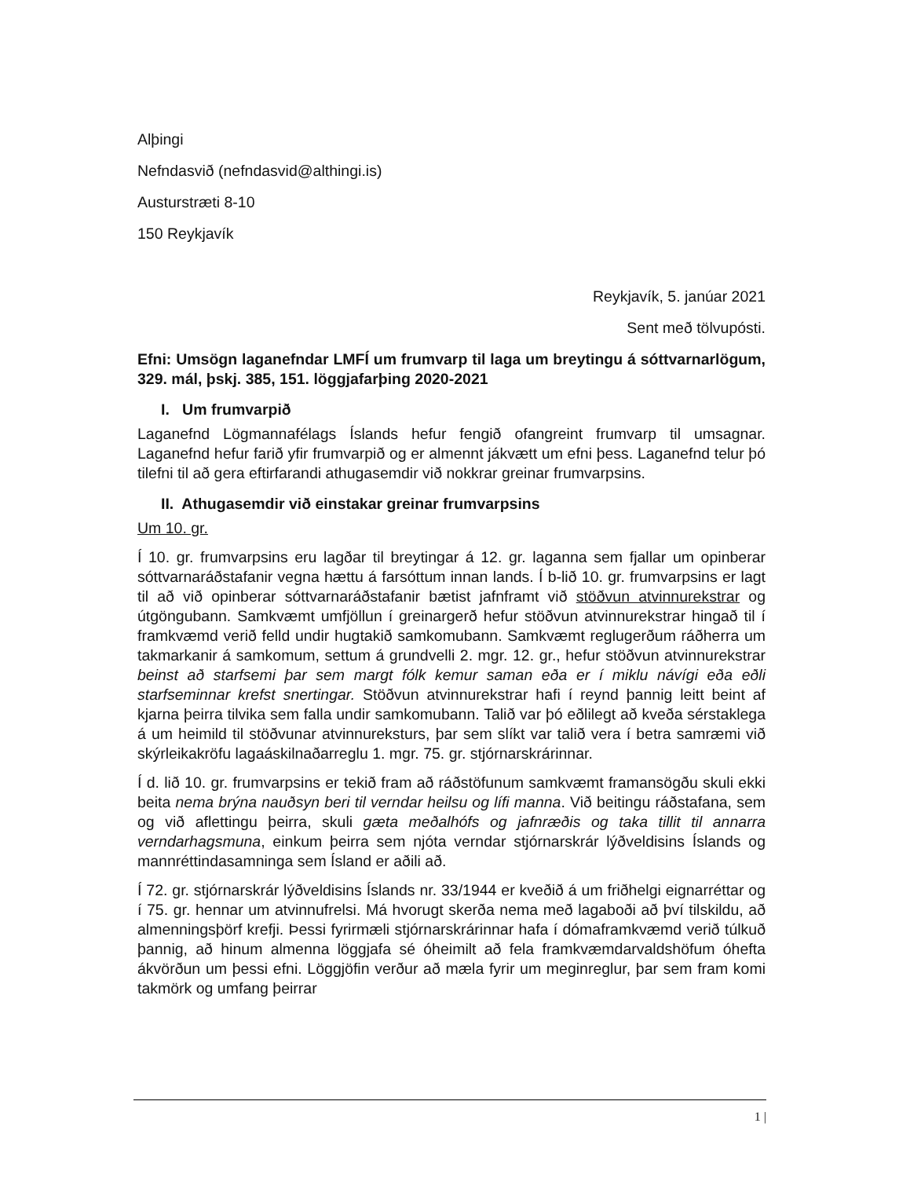Alþingi
Nefndasvið (nefndasvid@althingi.is)
Austurstræti 8-10
150 Reykjavík
Reykjavík, 5. janúar 2021
Sent með tölvupósti.
Efni: Umsögn laganefndar LMFÍ um frumvarp til laga um breytingu á sóttvarnarlögum, 329. mál, þskj. 385, 151. löggjafarþing 2020-2021
I. Um frumvarpið
Laganefnd Lögmannafélags Íslands hefur fengið ofangreint frumvarp til umsagnar. Laganefnd hefur farið yfir frumvarpið og er almennt jákvætt um efni þess. Laganefnd telur þó tilefni til að gera eftirfarandi athugasemdir við nokkrar greinar frumvarpsins.
II. Athugasemdir við einstakar greinar frumvarpsins
Um 10. gr.
Í 10. gr. frumvarpsins eru lagðar til breytingar á 12. gr. laganna sem fjallar um opinberar sóttvarnaráðstafanir vegna hættu á farsóttum innan lands. Í b-lið 10. gr. frumvarpsins er lagt til að við opinberar sóttvarnaráðstafanir bætist jafnframt við stöðvun atvinnurekstrar og útgöngubann. Samkvæmt umfjöllun í greinargerð hefur stöðvun atvinnurekstrar hingað til í framkvæmd verið felld undir hugtakið samkomubann. Samkvæmt reglugerðum ráðherra um takmarkanir á samkomum, settum á grundvelli 2. mgr. 12. gr., hefur stöðvun atvinnurekstrar beinst að starfsemi þar sem margt fólk kemur saman eða er í miklu návígi eða eðli starfseminnar krefst snertingar. Stöðvun atvinnurekstrar hafi í reynd þannig leitt beint af kjarna þeirra tilvika sem falla undir samkomubann. Talið var þó eðlilegt að kveða sérstaklega á um heimild til stöðvunar atvinnureksturs, þar sem slíkt var talið vera í betra samræmi við skýrleikakröfu lagaáskilnaðarreglu 1. mgr. 75. gr. stjórnarskrárinnar.
Í d. lið 10. gr. frumvarpsins er tekið fram að ráðstöfunum samkvæmt framansögðu skuli ekki beita nema brýna nauðsyn beri til verndar heilsu og lífi manna. Við beitingu ráðstafana, sem og við aflettingu þeirra, skuli gæta meðalhófs og jafnræðis og taka tillit til annarra verndarhagsmuna, einkum þeirra sem njóta verndar stjórnarskrár lýðveldisins Íslands og mannréttindasamninga sem Ísland er aðili að.
Í 72. gr. stjórnarskrár lýðveldisins Íslands nr. 33/1944 er kveðið á um friðhelgi eignarréttar og í 75. gr. hennar um atvinnufrelsi. Má hvorugt skerða nema með lagaboði að því tilskildu, að almenningsþörf krefji. Þessi fyrirmæli stjórnarskrárinnar hafa í dómaframkvæmd verið túlkuð þannig, að hinum almenna löggjafa sé óheimilt að fela framkvæmdarvaldshöfum óhefta ákvörðun um þessi efni. Löggjöfin verður að mæla fyrir um meginreglur, þar sem fram komi takmörk og umfang þeirrar
1 |